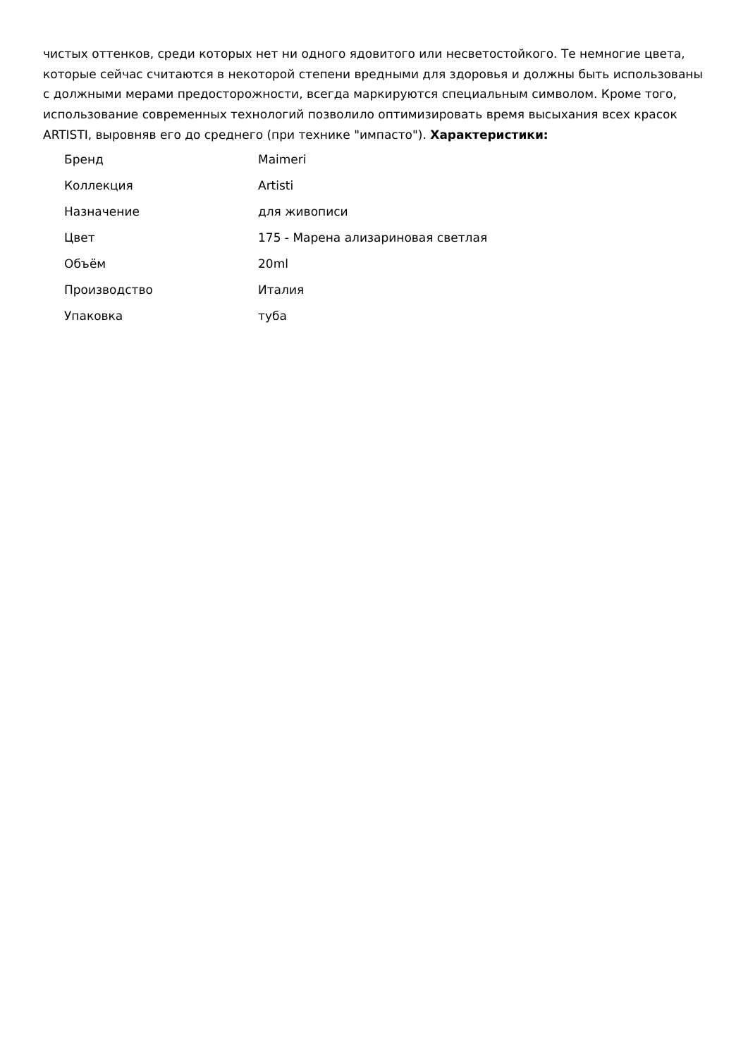чистых оттенков, среди которых нет ни одного ядовитого или несветостойкого. Те немногие цвета, которые сейчас считаются в некоторой степени вредными для здоровья и должны быть использованы с должными мерами предосторожности, всегда маркируются специальным символом. Кроме того, использование современных технологий позволило оптимизировать время высыхания всех красок ARTISTI, выровняв его до среднего (при технике "импасто"). Характеристики:
| Бренд | Maimeri |
| Коллекция | Artisti |
| Назначение | для живописи |
| Цвет | 175 - Марена ализариновая светлая |
| Объём | 20ml |
| Производство | Италия |
| Упаковка | туба |